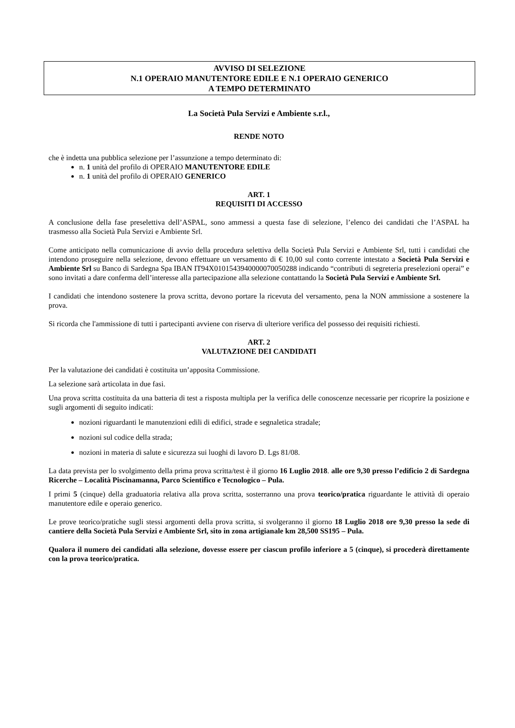AVVISO DI SELEZIONE
N.1 OPERAIO MANUTENTORE EDILE E N.1 OPERAIO GENERICO
A TEMPO DETERMINATO
La Società Pula Servizi e Ambiente s.r.l.,
RENDE NOTO
che è indetta una pubblica selezione per l’assunzione a tempo determinato di:
n. 1 unità del profilo di OPERAIO MANUTENTORE EDILE
n. 1 unità del profilo di OPERAIO GENERICO
ART. 1
REQUISITI DI ACCESSO
A conclusione della fase preselettiva dell’ASPAL, sono ammessi a questa fase di selezione, l’elenco dei candidati che l’ASPAL ha trasmesso alla Società Pula Servizi e Ambiente Srl.
Come anticipato nella comunicazione di avvio della procedura selettiva della Società Pula Servizi e Ambiente Srl, tutti i candidati che intendono proseguire nella selezione, devono effettuare un versamento di € 10,00 sul conto corrente intestato a Società Pula Servizi e Ambiente Srl su Banco di Sardegna Spa IBAN IT94X0101543940000070050288 indicando “contributi di segreteria preselezioni operai” e sono invitati a dare conferma dell’interesse alla partecipazione alla selezione contattando la Società Pula Servizi e Ambiente Srl.
I candidati che intendono sostenere la prova scritta, devono portare la ricevuta del versamento, pena la NON ammissione a sostenere la prova.
Si ricorda che l'ammissione di tutti i partecipanti avviene con riserva di ulteriore verifica del possesso dei requisiti richiesti.
ART. 2
VALUTAZIONE DEI CANDIDATI
Per la valutazione dei candidati è costituita un’apposita Commissione.
La selezione sarà articolata in due fasi.
Una prova scritta costituita da una batteria di test a risposta multipla per la verifica delle conoscenze necessarie per ricoprire la posizione e sugli argomenti di seguito indicati:
nozioni riguardanti le manutenzioni edili di edifici, strade e segnaletica stradale;
nozioni sul codice della strada;
nozioni in materia di salute e sicurezza sui luoghi di lavoro D. Lgs 81/08.
La data prevista per lo svolgimento della prima prova scritta/test è il giorno 16 Luglio 2018. alle ore 9,30 presso l’edificio 2 di Sardegna Ricerche – Località Piscinamanna, Parco Scientifico e Tecnologico – Pula.
I primi 5 (cinque) della graduatoria relativa alla prova scritta, sosterranno una prova teorico/pratica riguardante le attività di operaio manutentore edile e operaio generico.
Le prove teorico/pratiche sugli stessi argomenti della prova scritta, si svolgeranno il giorno 18 Luglio 2018 ore 9,30 presso la sede di cantiere della Società Pula Servizi e Ambiente Srl, sito in zona artigianale km 28,500 SS195 – Pula.
Qualora il numero dei candidati alla selezione, dovesse essere per ciascun profilo inferiore a 5 (cinque), si procederà direttamente con la prova teorico/pratica.